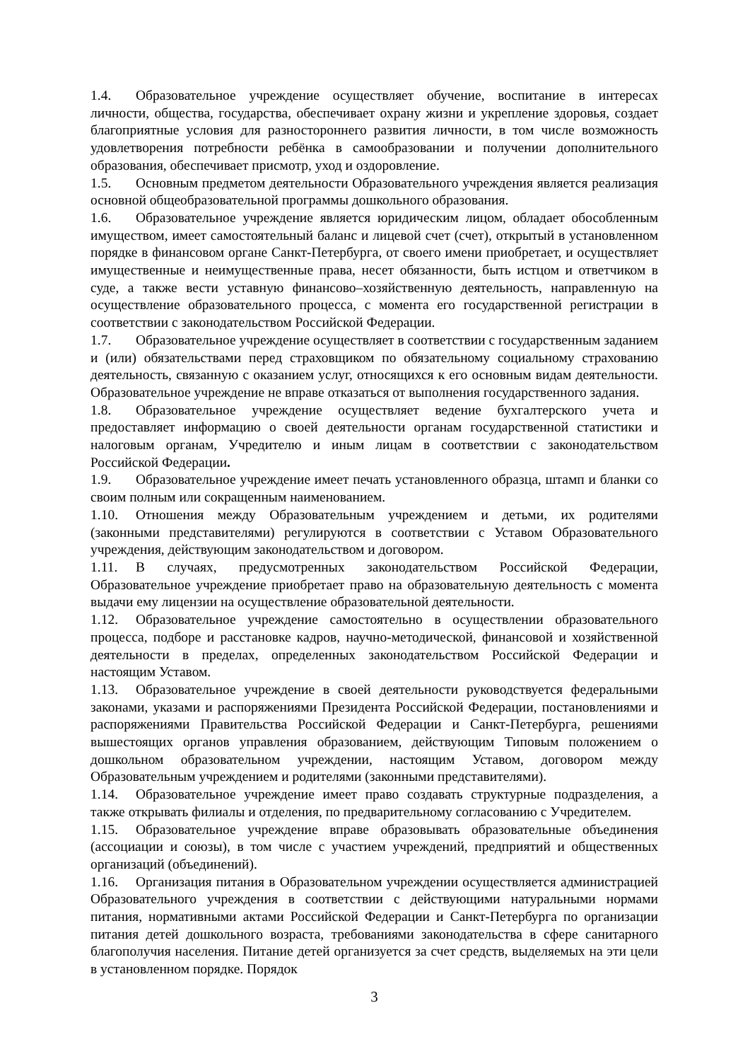1.4. Образовательное учреждение осуществляет обучение, воспитание в интересах личности, общества, государства, обеспечивает охрану жизни и укрепление здоровья, создает благоприятные условия для разностороннего развития личности, в том числе возможность удовлетворения потребности ребёнка в самообразовании и получении дополнительного образования, обеспечивает присмотр, уход и оздоровление.
1.5. Основным предметом деятельности Образовательного учреждения является реализация основной общеобразовательной программы дошкольного образования.
1.6. Образовательное учреждение является юридическим лицом, обладает обособленным имуществом, имеет самостоятельный баланс и лицевой счет (счет), открытый в установленном порядке в финансовом органе Санкт-Петербурга, от своего имени приобретает, и осуществляет имущественные и неимущественные права, несет обязанности, быть истцом и ответчиком в суде, а также вести уставную финансово–хозяйственную деятельность, направленную на осуществление образовательного процесса, с момента его государственной регистрации в соответствии с законодательством Российской Федерации.
1.7. Образовательное учреждение осуществляет в соответствии с государственным заданием и (или) обязательствами перед страховщиком по обязательному социальному страхованию деятельность, связанную с оказанием услуг, относящихся к его основным видам деятельности. Образовательное учреждение не вправе отказаться от выполнения государственного задания.
1.8. Образовательное учреждение осуществляет ведение бухгалтерского учета и предоставляет информацию о своей деятельности органам государственной статистики и налоговым органам, Учредителю и иным лицам в соответствии с законодательством Российской Федерации.
1.9. Образовательное учреждение имеет печать установленного образца, штамп и бланки со своим полным или сокращенным наименованием.
1.10. Отношения между Образовательным учреждением и детьми, их родителями (законными представителями) регулируются в соответствии с Уставом Образовательного учреждения, действующим законодательством и договором.
1.11. В случаях, предусмотренных законодательством Российской Федерации, Образовательное учреждение приобретает право на образовательную деятельность с момента выдачи ему лицензии на осуществление образовательной деятельности.
1.12. Образовательное учреждение самостоятельно в осуществлении образовательного процесса, подборе и расстановке кадров, научно-методической, финансовой и хозяйственной деятельности в пределах, определенных законодательством Российской Федерации и настоящим Уставом.
1.13. Образовательное учреждение в своей деятельности руководствуется федеральными законами, указами и распоряжениями Президента Российской Федерации, постановлениями и распоряжениями Правительства Российской Федерации и Санкт-Петербурга, решениями вышестоящих органов управления образованием, действующим Типовым положением о дошкольном образовательном учреждении, настоящим Уставом, договором между Образовательным учреждением и родителями (законными представителями).
1.14. Образовательное учреждение имеет право создавать структурные подразделения, а также открывать филиалы и отделения, по предварительному согласованию с Учредителем.
1.15. Образовательное учреждение вправе образовывать образовательные объединения (ассоциации и союзы), в том числе с участием учреждений, предприятий и общественных организаций (объединений).
1.16. Организация питания в Образовательном учреждении осуществляется администрацией Образовательного учреждения в соответствии с действующими натуральными нормами питания, нормативными актами Российской Федерации и Санкт-Петербурга по организации питания детей дошкольного возраста, требованиями законодательства в сфере санитарного благополучия населения. Питание детей организуется за счет средств, выделяемых на эти цели в установленном порядке. Порядок
3